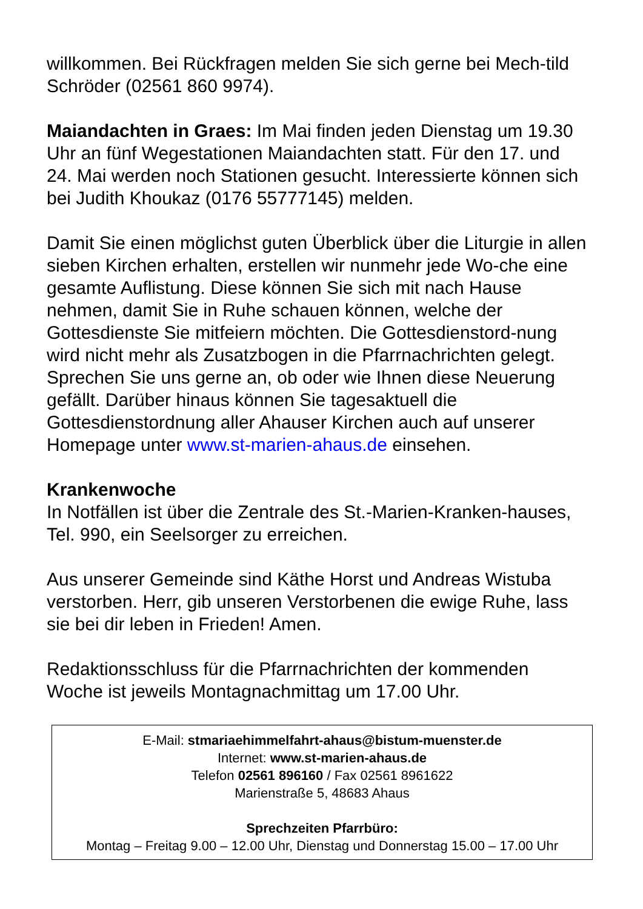willkommen. Bei Rückfragen melden Sie sich gerne bei Mech-tild Schröder (02561 860 9974).
Maiandachten in Graes: Im Mai finden jeden Dienstag um 19.30 Uhr an fünf Wegestationen Maiandachten statt. Für den 17. und 24. Mai werden noch Stationen gesucht. Interessierte können sich bei Judith Khoukaz (0176 55777145) melden.
Damit Sie einen möglichst guten Überblick über die Liturgie in allen sieben Kirchen erhalten, erstellen wir nunmehr jede Wo-che eine gesamte Auflistung. Diese können Sie sich mit nach Hause nehmen, damit Sie in Ruhe schauen können, welche der Gottesdienste Sie mitfeiern möchten. Die Gottesdienstord-nung wird nicht mehr als Zusatzbogen in die Pfarrnachrichten gelegt. Sprechen Sie uns gerne an, ob oder wie Ihnen diese Neuerung gefällt. Darüber hinaus können Sie tagesaktuell die Gottesdienstordnung aller Ahauser Kirchen auch auf unserer Homepage unter www.st-marien-ahaus.de einsehen.
Krankenwoche
In Notfällen ist über die Zentrale des St.-Marien-Kranken-hauses, Tel. 990, ein Seelsorger zu erreichen.
Aus unserer Gemeinde sind Käthe Horst und Andreas Wistuba verstorben. Herr, gib unseren Verstorbenen die ewige Ruhe, lass sie bei dir leben in Frieden! Amen.
Redaktionsschluss für die Pfarrnachrichten der kommenden Woche ist jeweils Montagnachmittag um 17.00 Uhr.
E-Mail: stmariaehimmelfahrt-ahaus@bistum-muenster.de
Internet: www.st-marien-ahaus.de
Telefon 02561 896160 / Fax 02561 8961622
Marienstraße 5, 48683 Ahaus
Sprechzeiten Pfarrbüro:
Montag – Freitag 9.00 – 12.00 Uhr, Dienstag und Donnerstag 15.00 – 17.00 Uhr